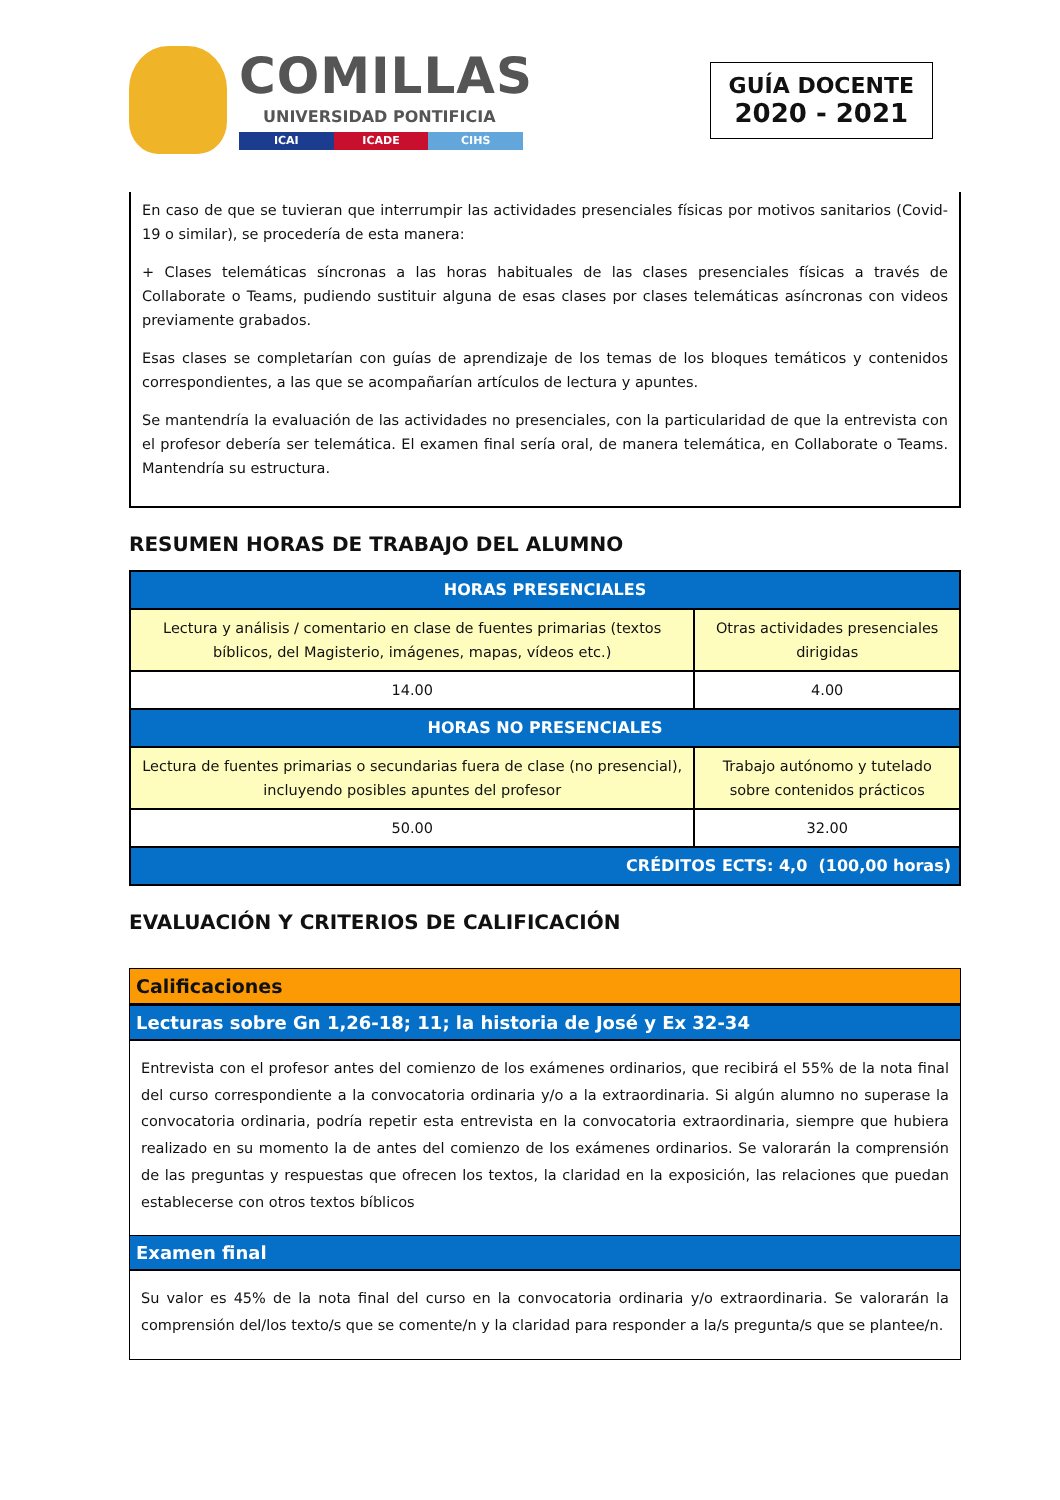COMILLAS
UNIVERSIDAD PONTIFICIA
ICAI ICADE CIHS
GUÍA DOCENTE
2020 - 2021
En caso de que se tuvieran que interrumpir las actividades presenciales físicas por motivos sanitarios (Covid-19 o similar), se procedería de esta manera:
+ Clases telemáticas síncronas a las horas habituales de las clases presenciales físicas a través de Collaborate o Teams, pudiendo sustituir alguna de esas clases por clases telemáticas asíncronas con videos previamente grabados.
Esas clases se completarían con guías de aprendizaje de los temas de los bloques temáticos y contenidos correspondientes, a las que se acompañarían artículos de lectura y apuntes.
Se mantendría la evaluación de las actividades no presenciales, con la particularidad de que la entrevista con el profesor debería ser telemática. El examen final sería oral, de manera telemática, en Collaborate o Teams. Mantendría su estructura.
RESUMEN HORAS DE TRABAJO DEL ALUMNO
| HORAS PRESENCIALES | |
| --- | --- |
| Lectura y análisis / comentario en clase de fuentes primarias (textos bíblicos, del Magisterio, imágenes, mapas, vídeos etc.) | Otras actividades presenciales dirigidas |
| 14.00 | 4.00 |
| HORAS NO PRESENCIALES | |
| Lectura de fuentes primarias o secundarias fuera de clase (no presencial), incluyendo posibles apuntes del profesor | Trabajo autónomo y tutelado sobre contenidos prácticos |
| 50.00 | 32.00 |
| CRÉDITOS ECTS: 4,0 (100,00 horas) | |
EVALUACIÓN Y CRITERIOS DE CALIFICACIÓN
Calificaciones
Lecturas sobre Gn 1,26-18; 11; la historia de José y Ex 32-34
Entrevista con el profesor antes del comienzo de los exámenes ordinarios, que recibirá el 55% de la nota final del curso correspondiente a la convocatoria ordinaria y/o a la extraordinaria. Si algún alumno no superase la convocatoria ordinaria, podría repetir esta entrevista en la convocatoria extraordinaria, siempre que hubiera realizado en su momento la de antes del comienzo de los exámenes ordinarios. Se valorarán la comprensión de las preguntas y respuestas que ofrecen los textos, la claridad en la exposición, las relaciones que puedan establecerse con otros textos bíblicos
Examen final
Su valor es 45% de la nota final del curso en la convocatoria ordinaria y/o extraordinaria. Se valorarán la comprensión del/los texto/s que se comente/n y la claridad para responder a la/s pregunta/s que se plantee/n.